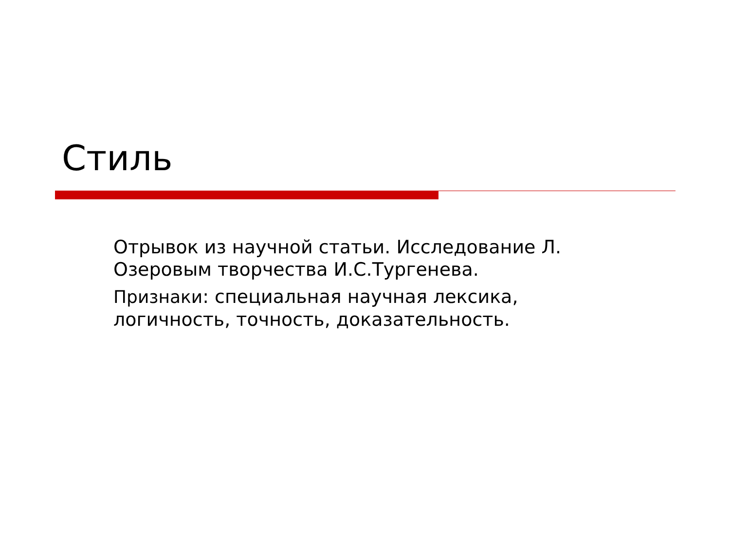Стиль
Отрывок из научной статьи. Исследование Л. Озеровым творчества И.С.Тургенева.
Признаки: специальная научная лексика, логичность, точность, доказательность.